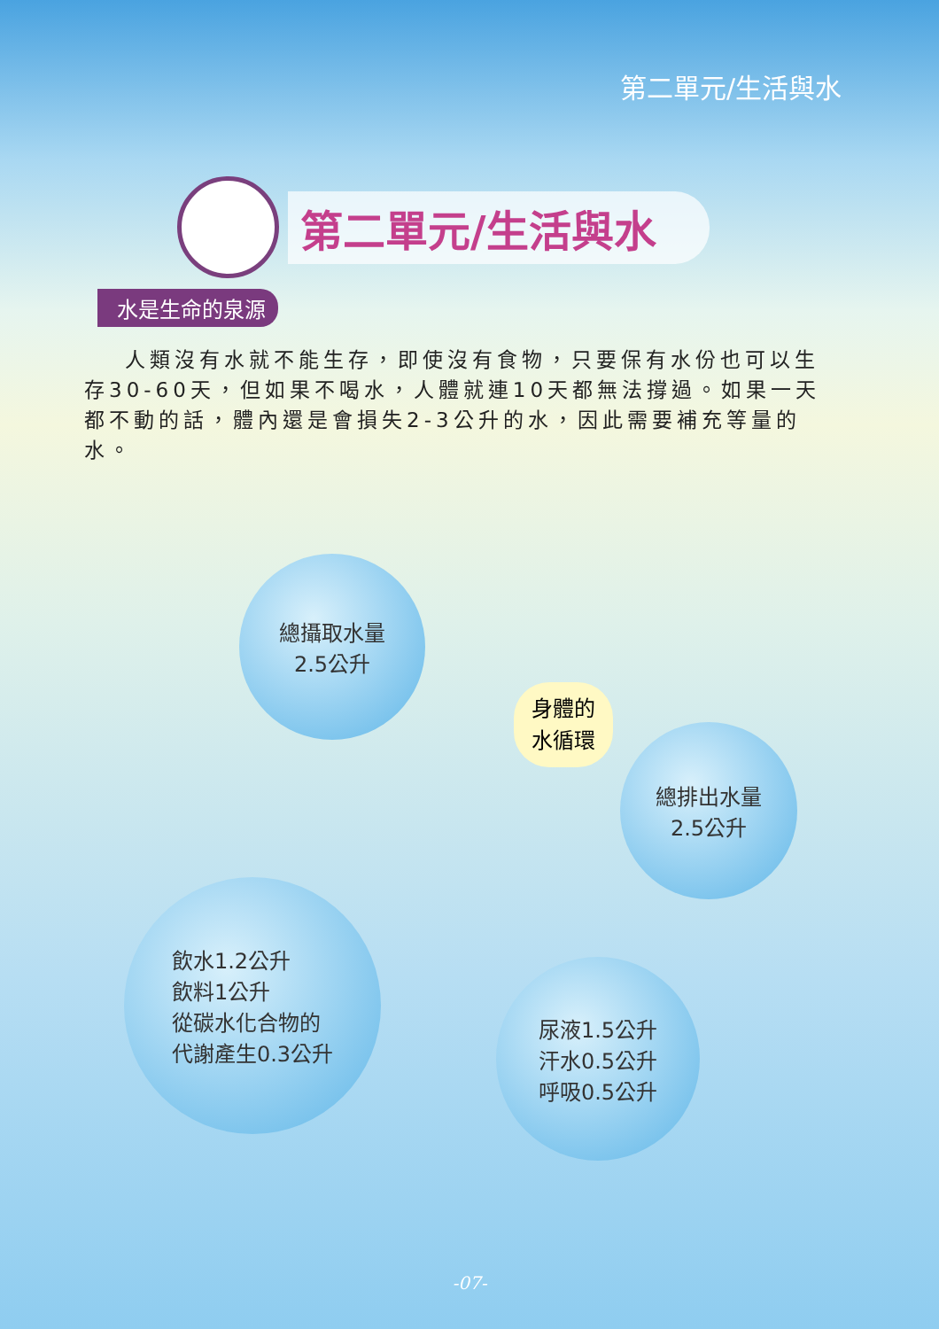第二單元/生活與水
第二單元/生活與水
水是生命的泉源
人類沒有水就不能生存，即使沒有食物，只要保有水份也可以生存30-60天，但如果不喝水，人體就連10天都無法撐過。如果一天都不動的話，體內還是會損失2-3公升的水，因此需要補充等量的水。
總攝取水量
2.5公升
身體的
水循環
總排出水量
2.5公升
飲水1.2公升
飲料1公升
從碳水化合物的
代謝產生0.3公升
尿液1.5公升
汗水0.5公升
呼吸0.5公升
-07-